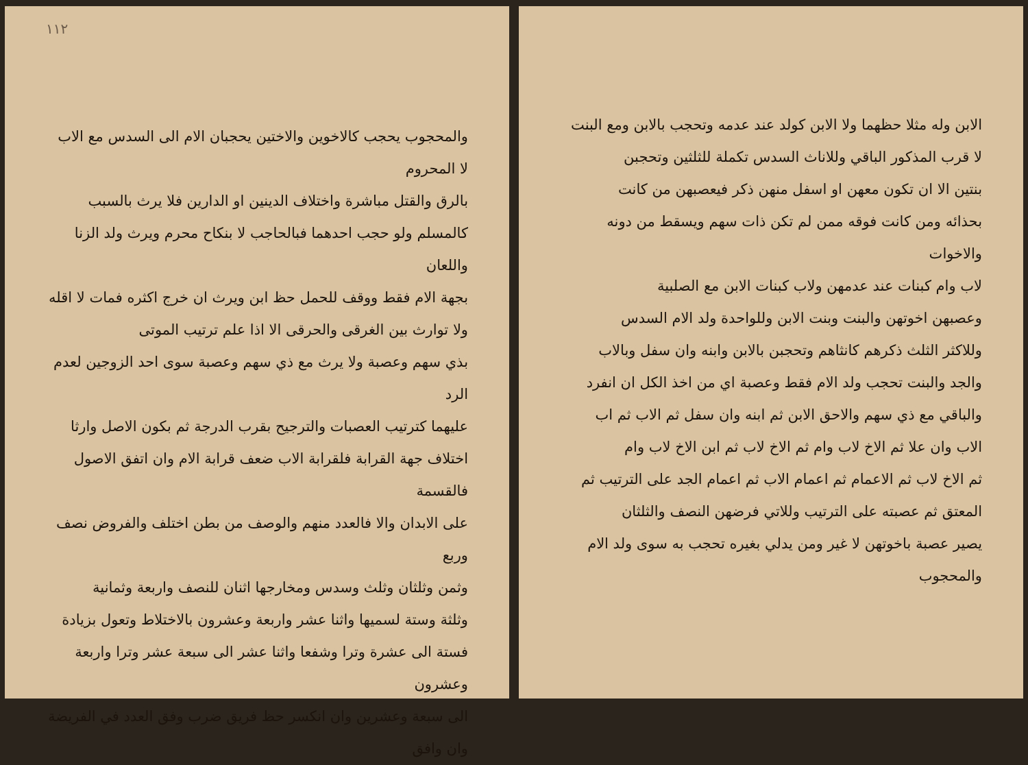الابن وله مثلا حظهما ولا الابن كولد عند عدمه وتحجب بالابن ومع البنت
لا قرب المذكور الباقي وللاناث السدس تكملة للثلثين وتحجبن
بنتين الا ان تكون معهن او اسفل منهن ذكر فيعصبهن من كانت
بحذائه ومن كانت فوقه ممن لم تكن ذات سهم ويسقط من دونه والاخوات
لاب وام كبنات عند عدمهن ولاب كبنات الابن مع الصلبية
وعصبهن اخوتهن والبنت وبنت الابن وللواحدة ولد الام السدس
وللاكثر الثلث ذكرهم كانثاهم وتحجبن بالابن وابنه وان سفل وبالاب
والجد والبنت تحجب ولد الام فقط وعصبة اي من اخذ الكل ان انفرد
والباقي مع ذي سهم والاحق الابن ثم ابنه وان سفل ثم الاب ثم اب
الاب وان علا ثم الاخ لاب وام ثم الاخ لاب ثم ابن الاخ لاب وام
ثم الاخ لاب ثم الاعمام ثم اعمام الاب ثم اعمام الجد على الترتيب ثم
المعتق ثم عصبته على الترتيب وللاتي فرضهن النصف والثلثان
يصير عصبة باخوتهن لا غير ومن يدلي بغيره تحجب به سوى ولد الام والمحجوب
١١٢
والمحجوب يحجب كالاخوين والاختين يحجبان الام الى السدس مع الاب لا المحروم
بالرق والقتل مباشرة واختلاف الدينين او الدارين فلا يرث بالسبب
كالمسلم ولو حجب احدهما فبالحاجب لا بنكاح محرم ويرث ولد الزنا واللعان
بجهة الام فقط ووقف للحمل حظ ابن ويرث ان خرج اكثره فمات لا اقله
ولا توارث بين الغرقى والحرقى الا اذا علم ترتيب الموتى
بذي سهم وعصبة ولا يرث مع ذي سهم وعصبة سوى احد الزوجين لعدم الرد
عليهما كترتيب العصبات والترجيح بقرب الدرجة ثم بكون الاصل وارثا
اختلاف جهة القرابة فلقرابة الاب ضعف قرابة الام وان اتفق الاصول فالقسمة
على الابدان والا فالعدد منهم والوصف من بطن اختلف والفروض نصف وربع
وثمن وثلثان وثلث وسدس ومخارجها اثنان للنصف واربعة وثمانية
وثلثة وستة لسميها واثنا عشر واربعة وعشرون بالاختلاط وتعول بزيادة
فستة الى عشرة وترا وشفعا واثنا عشر الى سبعة عشر وترا واربعة وعشرون
الى سبعة وعشرين وان انكسر حظ فريق ضرب وفق العدد في الفريضة وان وافق